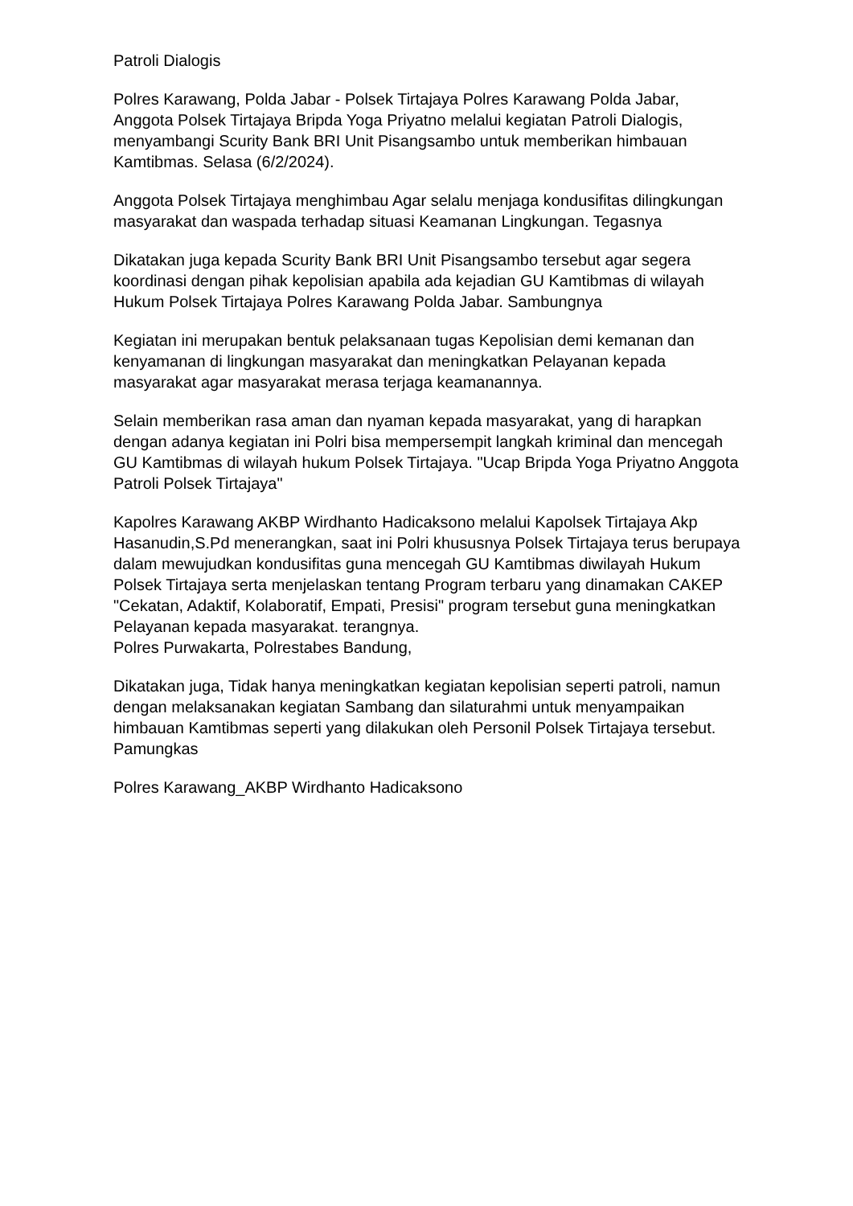Patroli Dialogis
Polres Karawang, Polda Jabar - Polsek Tirtajaya Polres Karawang Polda Jabar, Anggota Polsek Tirtajaya Bripda Yoga Priyatno melalui kegiatan Patroli Dialogis, menyambangi Scurity Bank BRI Unit Pisangsambo untuk memberikan himbauan Kamtibmas. Selasa (6/2/2024).
Anggota Polsek Tirtajaya menghimbau Agar selalu menjaga kondusifitas dilingkungan masyarakat dan waspada terhadap situasi Keamanan Lingkungan. Tegasnya
Dikatakan juga kepada Scurity Bank BRI Unit Pisangsambo tersebut agar segera koordinasi dengan pihak kepolisian apabila ada kejadian GU Kamtibmas di wilayah Hukum Polsek Tirtajaya Polres Karawang Polda Jabar. Sambungnya
Kegiatan ini merupakan bentuk pelaksanaan tugas Kepolisian demi kemanan dan kenyamanan di lingkungan masyarakat dan meningkatkan Pelayanan kepada masyarakat agar masyarakat merasa terjaga keamanannya.
Selain memberikan rasa aman dan nyaman kepada masyarakat, yang di harapkan dengan adanya kegiatan ini Polri bisa mempersempit langkah kriminal dan mencegah GU Kamtibmas di wilayah hukum Polsek Tirtajaya. "Ucap Bripda Yoga Priyatno Anggota Patroli Polsek Tirtajaya"
Kapolres Karawang AKBP Wirdhanto Hadicaksono melalui Kapolsek Tirtajaya Akp Hasanudin,S.Pd menerangkan, saat ini Polri khususnya Polsek Tirtajaya terus berupaya dalam mewujudkan kondusifitas guna mencegah GU Kamtibmas diwilayah Hukum Polsek Tirtajaya serta menjelaskan tentang Program terbaru yang dinamakan CAKEP "Cekatan, Adaktif, Kolaboratif, Empati, Presisi" program tersebut guna meningkatkan Pelayanan kepada masyarakat. terangnya.
Polres Purwakarta, Polrestabes Bandung,
Dikatakan juga, Tidak hanya meningkatkan kegiatan kepolisian seperti patroli, namun dengan melaksanakan kegiatan Sambang dan silaturahmi untuk menyampaikan himbauan Kamtibmas seperti yang dilakukan oleh Personil Polsek Tirtajaya tersebut. Pamungkas
Polres Karawang_AKBP Wirdhanto Hadicaksono